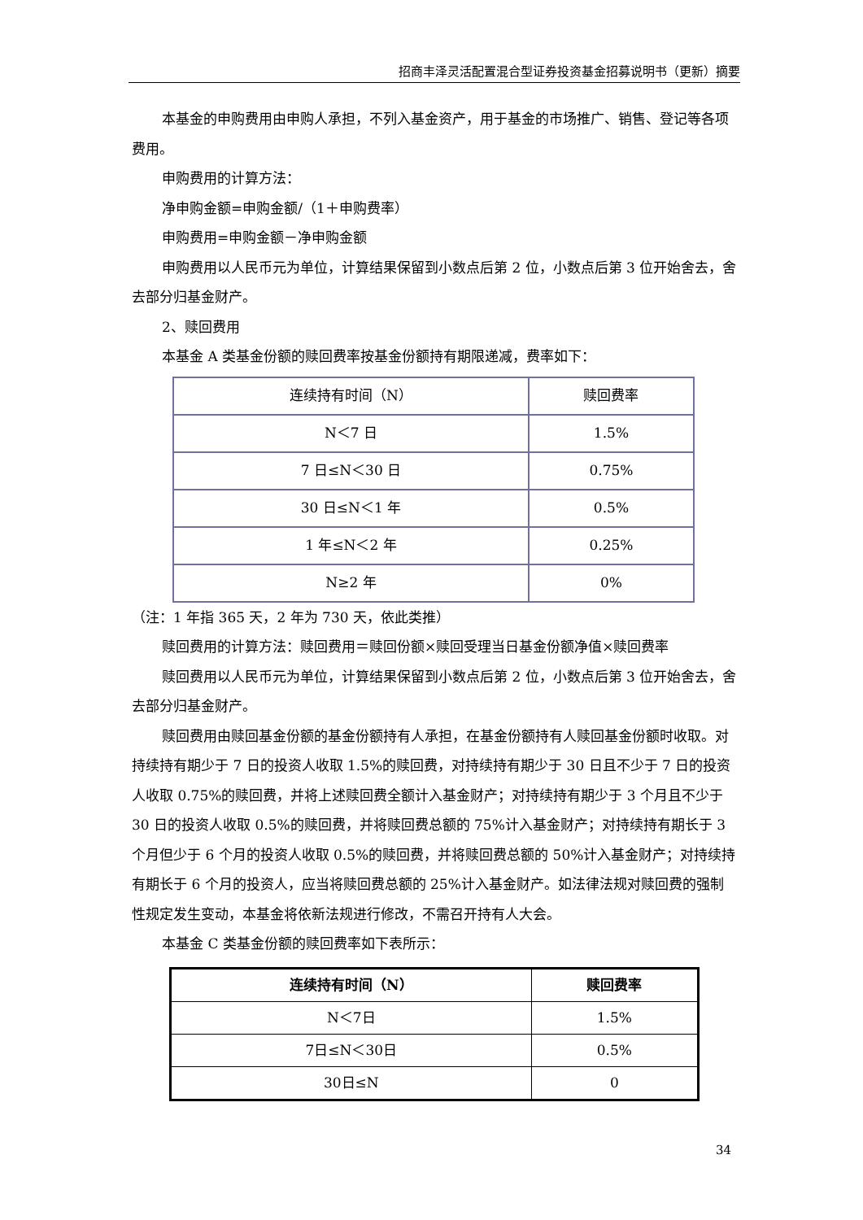招商丰泽灵活配置混合型证券投资基金招募说明书（更新）摘要
本基金的申购费用由申购人承担，不列入基金资产，用于基金的市场推广、销售、登记等各项费用。
申购费用的计算方法：
净申购金额=申购金额/（1＋申购费率）
申购费用=申购金额－净申购金额
申购费用以人民币元为单位，计算结果保留到小数点后第 2 位，小数点后第 3 位开始舍去，舍去部分归基金财产。
2、赎回费用
本基金 A 类基金份额的赎回费率按基金份额持有期限递减，费率如下：
| 连续持有时间（N） | 赎回费率 |
| N＜7 日 | 1.5% |
| 7 日≤N＜30 日 | 0.75% |
| 30 日≤N＜1 年 | 0.5% |
| 1 年≤N＜2 年 | 0.25% |
| N≥2 年 | 0% |
（注：1 年指 365 天，2 年为 730 天，依此类推）
赎回费用的计算方法：赎回费用＝赎回份额×赎回受理当日基金份额净值×赎回费率
赎回费用以人民币元为单位，计算结果保留到小数点后第 2 位，小数点后第 3 位开始舍去，舍去部分归基金财产。
赎回费用由赎回基金份额的基金份额持有人承担，在基金份额持有人赎回基金份额时收取。对持续持有期少于 7 日的投资人收取 1.5%的赎回费，对持续持有期少于 30 日且不少于 7 日的投资人收取 0.75%的赎回费，并将上述赎回费全额计入基金财产；对持续持有期少于 3 个月且不少于 30 日的投资人收取 0.5%的赎回费，并将赎回费总额的 75%计入基金财产；对持续持有期长于 3 个月但少于 6 个月的投资人收取 0.5%的赎回费，并将赎回费总额的 50%计入基金财产；对持续持有期长于 6 个月的投资人，应当将赎回费总额的 25%计入基金财产。如法律法规对赎回费的强制性规定发生变动，本基金将依新法规进行修改，不需召开持有人大会。
本基金 C 类基金份额的赎回费率如下表所示：
| 连续持有时间（N） | 赎回费率 |
| N＜7日 | 1.5% |
| 7日≤N＜30日 | 0.5% |
| 30日≤N | 0 |
34